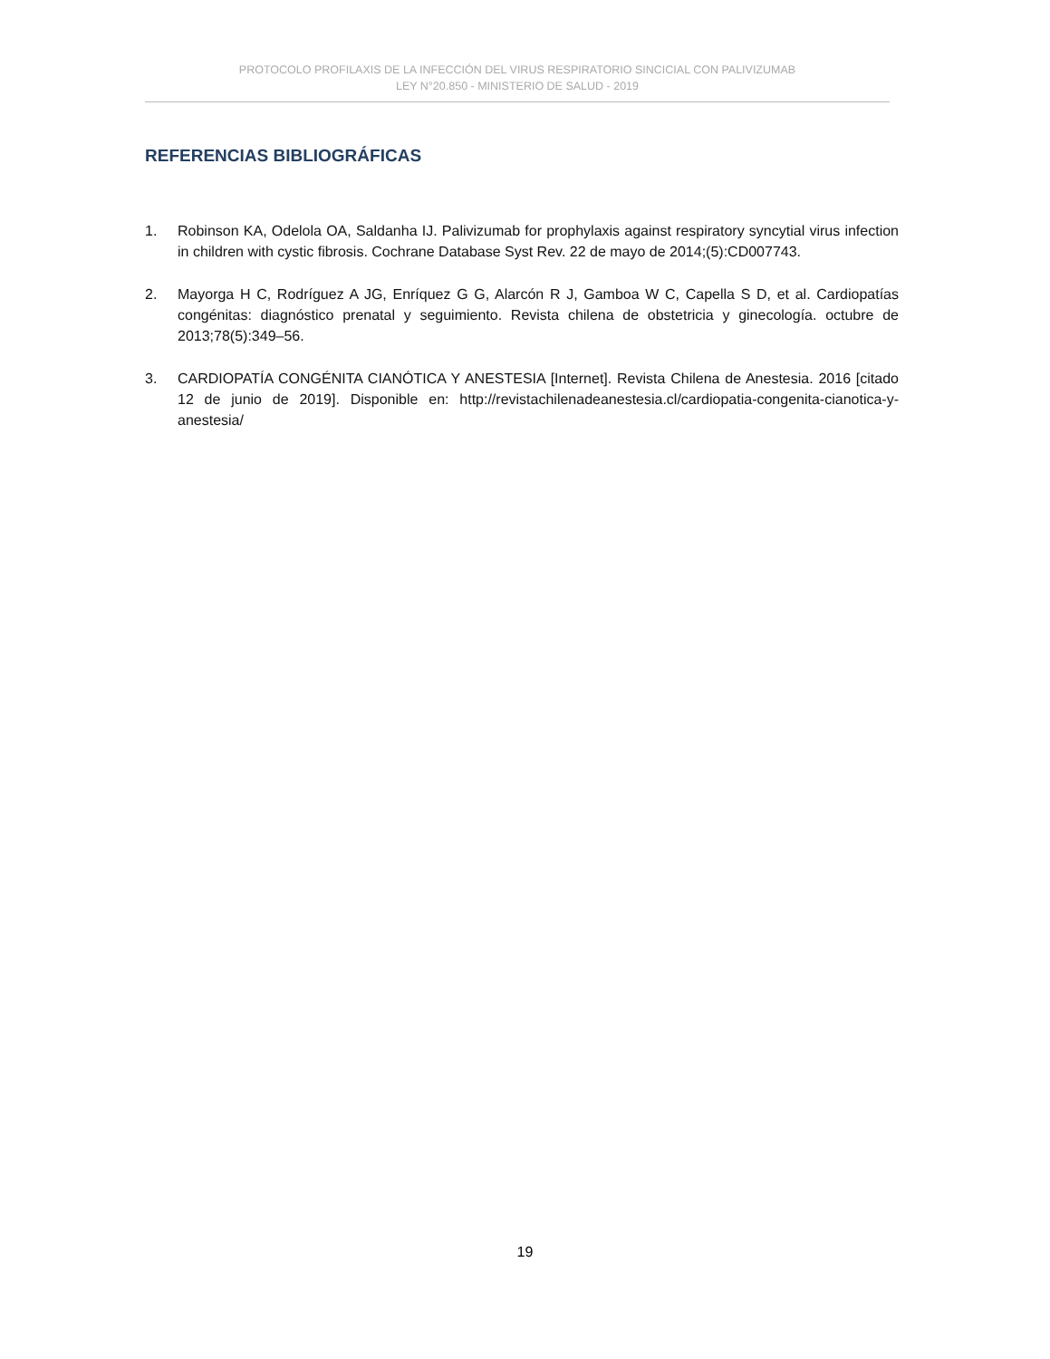PROTOCOLO PROFILAXIS DE LA INFECCIÓN DEL VIRUS RESPIRATORIO SINCICIAL CON PALIVIZUMAB
LEY N°20.850 - MINISTERIO DE SALUD - 2019
REFERENCIAS BIBLIOGRÁFICAS
1. Robinson KA, Odelola OA, Saldanha IJ. Palivizumab for prophylaxis against respiratory syncytial virus infection in children with cystic fibrosis. Cochrane Database Syst Rev. 22 de mayo de 2014;(5):CD007743.
2. Mayorga H C, Rodríguez A JG, Enríquez G G, Alarcón R J, Gamboa W C, Capella S D, et al. Cardiopatías congénitas: diagnóstico prenatal y seguimiento. Revista chilena de obstetricia y ginecología. octubre de 2013;78(5):349–56.
3. CARDIOPATÍA CONGÉNITA CIANÓTICA Y ANESTESIA [Internet]. Revista Chilena de Anestesia. 2016 [citado 12 de junio de 2019]. Disponible en: http://revistachilenadeanestesia.cl/cardiopatia-congenita-cianotica-y-anestesia/
19